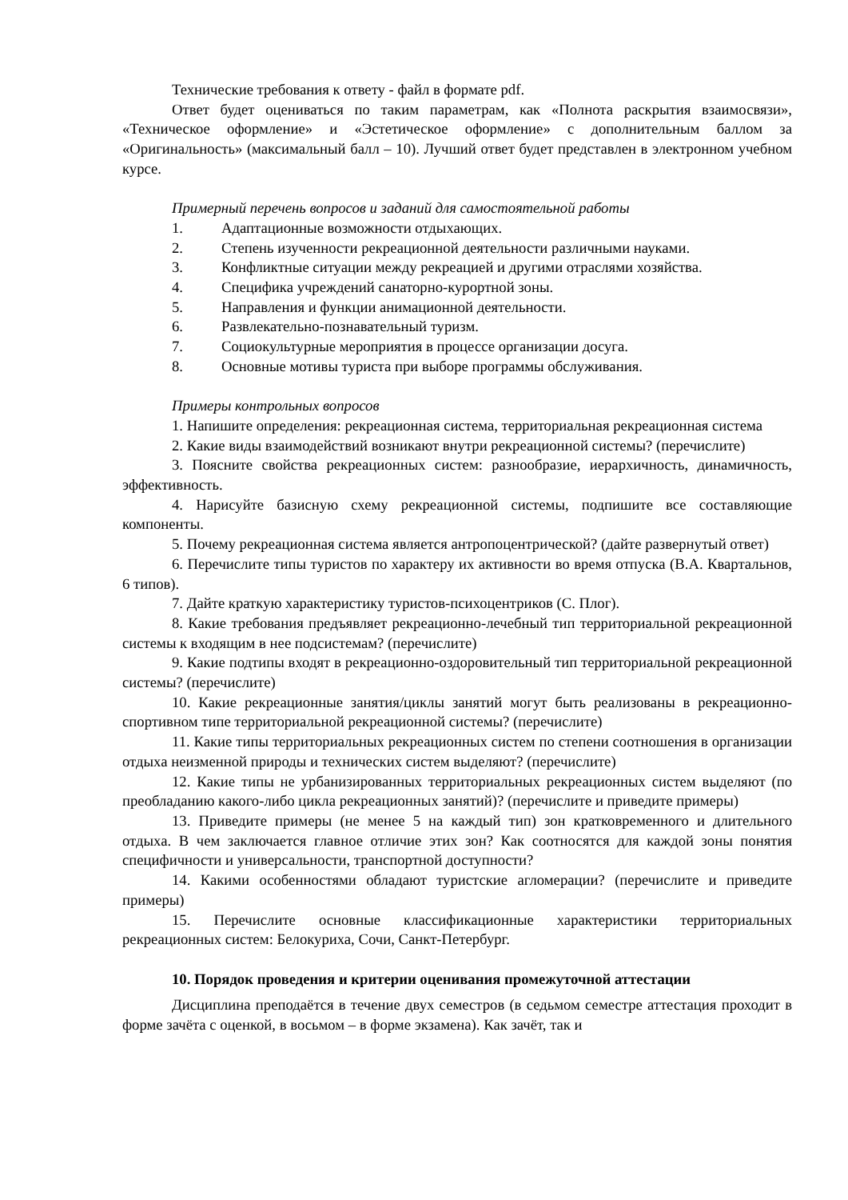Технические требования к ответу - файл в формате pdf.
Ответ будет оцениваться по таким параметрам, как «Полнота раскрытия взаимосвязи», «Техническое оформление» и «Эстетическое оформление» с дополнительным баллом за «Оригинальность» (максимальный балл – 10). Лучший ответ будет представлен в электронном учебном курсе.
Примерный перечень вопросов и заданий для самостоятельной работы
1. Адаптационные возможности отдыхающих.
2. Степень изученности рекреационной деятельности различными науками.
3. Конфликтные ситуации между рекреацией и другими отраслями хозяйства.
4. Специфика учреждений санаторно-курортной зоны.
5. Направления и функции анимационной деятельности.
6. Развлекательно-познавательный туризм.
7. Социокультурные мероприятия в процессе организации досуга.
8. Основные мотивы туриста при выборе программы обслуживания.
Примеры контрольных вопросов
1. Напишите определения: рекреационная система, территориальная рекреационная система
2. Какие виды взаимодействий возникают внутри рекреационной системы? (перечислите)
3. Поясните свойства рекреационных систем: разнообразие, иерархичность, динамичность, эффективность.
4. Нарисуйте базисную схему рекреационной системы, подпишите все составляющие компоненты.
5. Почему рекреационная система является антропоцентрической? (дайте развернутый ответ)
6. Перечислите типы туристов по характеру их активности во время отпуска (В.А. Квартальнов, 6 типов).
7. Дайте краткую характеристику туристов-психоцентриков (С. Плог).
8. Какие требования предъявляет рекреационно-лечебный тип территориальной рекреационной системы к входящим в нее подсистемам? (перечислите)
9. Какие подтипы входят в рекреационно-оздоровительный тип территориальной рекреационной системы? (перечислите)
10. Какие рекреационные занятия/циклы занятий могут быть реализованы в рекреационно-спортивном типе территориальной рекреационной системы? (перечислите)
11. Какие типы территориальных рекреационных систем по степени соотношения в организации отдыха неизменной природы и технических систем выделяют? (перечислите)
12. Какие типы не урбанизированных территориальных рекреационных систем выделяют (по преобладанию какого-либо цикла рекреационных занятий)? (перечислите и приведите примеры)
13. Приведите примеры (не менее 5 на каждый тип) зон кратковременного и длительного отдыха. В чем заключается главное отличие этих зон? Как соотносятся для каждой зоны понятия специфичности и универсальности, транспортной доступности?
14. Какими особенностями обладают туристские агломерации? (перечислите и приведите примеры)
15. Перечислите основные классификационные характеристики территориальных рекреационных систем: Белокуриха, Сочи, Санкт-Петербург.
10. Порядок проведения и критерии оценивания промежуточной аттестации
Дисциплина преподаётся в течение двух семестров (в седьмом семестре аттестация проходит в форме зачёта с оценкой, в восьмом – в форме экзамена). Как зачёт, так и